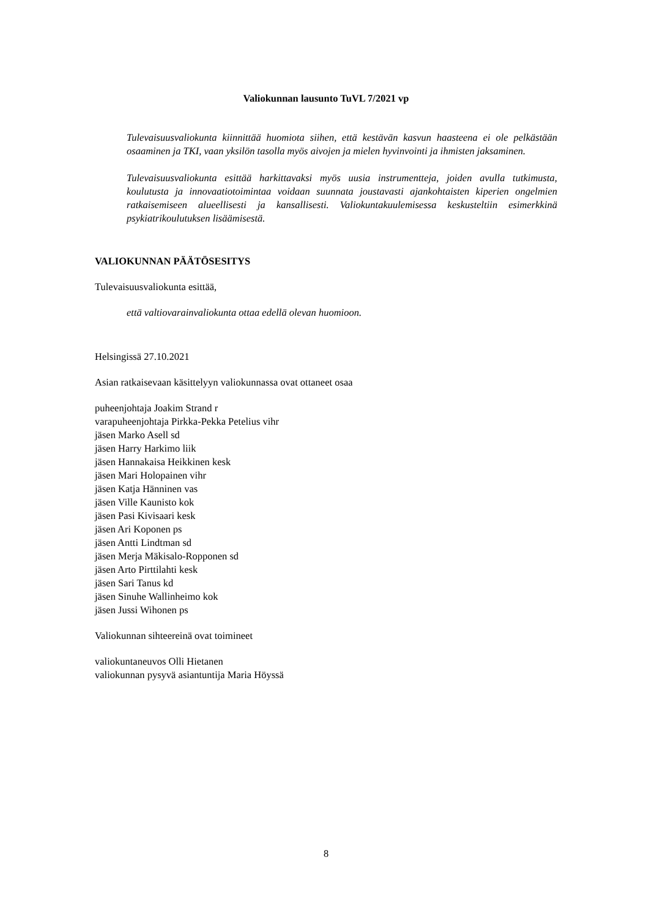Valiokunnan lausunto TuVL 7/2021 vp
Tulevaisuusvaliokunta kiinnittää huomiota siihen, että kestävän kasvun haasteena ei ole pelkästään osaaminen ja TKI, vaan yksilön tasolla myös aivojen ja mielen hyvinvointi ja ihmisten jaksaminen.
Tulevaisuusvaliokunta esittää harkittavaksi myös uusia instrumentteja, joiden avulla tutkimusta, koulutusta ja innovaatiotoimintaa voidaan suunnata joustavasti ajankohtaisten kiperien ongelmien ratkaisemiseen alueellisesti ja kansallisesti. Valiokuntakuulemisessa keskusteltiin esimerkkinä psykiatrikoulutuksen lisäämisestä.
VALIOKUNNAN PÄÄTÖSESITYS
Tulevaisuusvaliokunta esittää,
että valtiovarainvaliokunta ottaa edellä olevan huomioon.
Helsingissä 27.10.2021
Asian ratkaisevaan käsittelyyn valiokunnassa ovat ottaneet osaa
puheenjohtaja Joakim Strand r
varapuheenjohtaja Pirkka-Pekka Petelius vihr
jäsen Marko Asell sd
jäsen Harry Harkimo liik
jäsen Hannakaisa Heikkinen kesk
jäsen Mari Holopainen vihr
jäsen Katja Hänninen vas
jäsen Ville Kaunisto kok
jäsen Pasi Kivisaari kesk
jäsen Ari Koponen ps
jäsen Antti Lindtman sd
jäsen Merja Mäkisalo-Ropponen sd
jäsen Arto Pirttilahti kesk
jäsen Sari Tanus kd
jäsen Sinuhe Wallinheimo kok
jäsen Jussi Wihonen ps
Valiokunnan sihteereinä ovat toimineet
valiokuntaneuvos Olli Hietanen
valiokunnan pysyvä asiantuntija Maria Höyssä
8